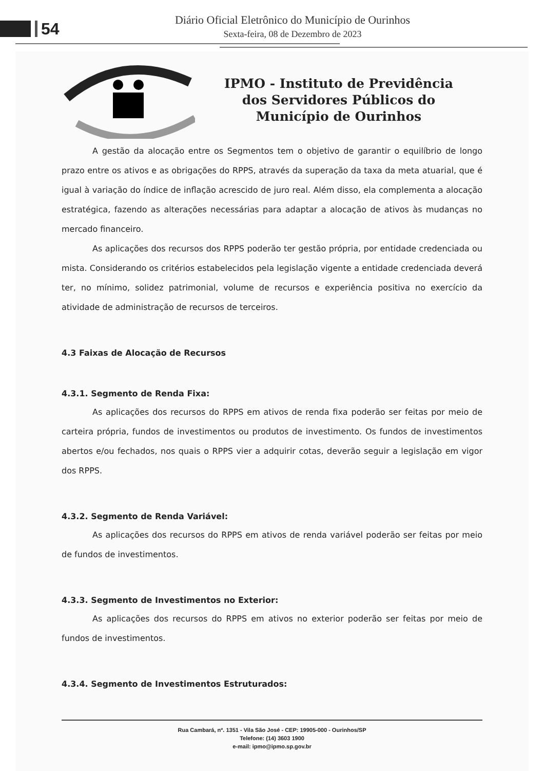54
Diário Oficial Eletrônico do Município de Ourinhos
Sexta-feira, 08 de Dezembro de 2023
IPMO - Instituto de Previdência
dos Servidores Públicos do
Município de Ourinhos
A gestão da alocação entre os Segmentos tem o objetivo de garantir o equilíbrio de longo prazo entre os ativos e as obrigações do RPPS, através da superação da taxa da meta atuarial, que é igual à variação do índice de inflação acrescido de juro real. Além disso, ela complementa a alocação estratégica, fazendo as alterações necessárias para adaptar a alocação de ativos às mudanças no mercado financeiro.
As aplicações dos recursos dos RPPS poderão ter gestão própria, por entidade credenciada ou mista. Considerando os critérios estabelecidos pela legislação vigente a entidade credenciada deverá ter, no mínimo, solidez patrimonial, volume de recursos e experiência positiva no exercício da atividade de administração de recursos de terceiros.
4.3 Faixas de Alocação de Recursos
4.3.1. Segmento de Renda Fixa:
As aplicações dos recursos do RPPS em ativos de renda fixa poderão ser feitas por meio de carteira própria, fundos de investimentos ou produtos de investimento. Os fundos de investimentos abertos e/ou fechados, nos quais o RPPS vier a adquirir cotas, deverão seguir a legislação em vigor dos RPPS.
4.3.2. Segmento de Renda Variável:
As aplicações dos recursos do RPPS em ativos de renda variável poderão ser feitas por meio de fundos de investimentos.
4.3.3. Segmento de Investimentos no Exterior:
As aplicações dos recursos do RPPS em ativos no exterior poderão ser feitas por meio de fundos de investimentos.
4.3.4. Segmento de Investimentos Estruturados:
Rua Cambará, nº. 1351 - Vila São José - CEP: 19905-000 - Ourinhos/SP
Telefone: (14) 3603 1900
e-mail: ipmo@ipmo.sp.gov.br